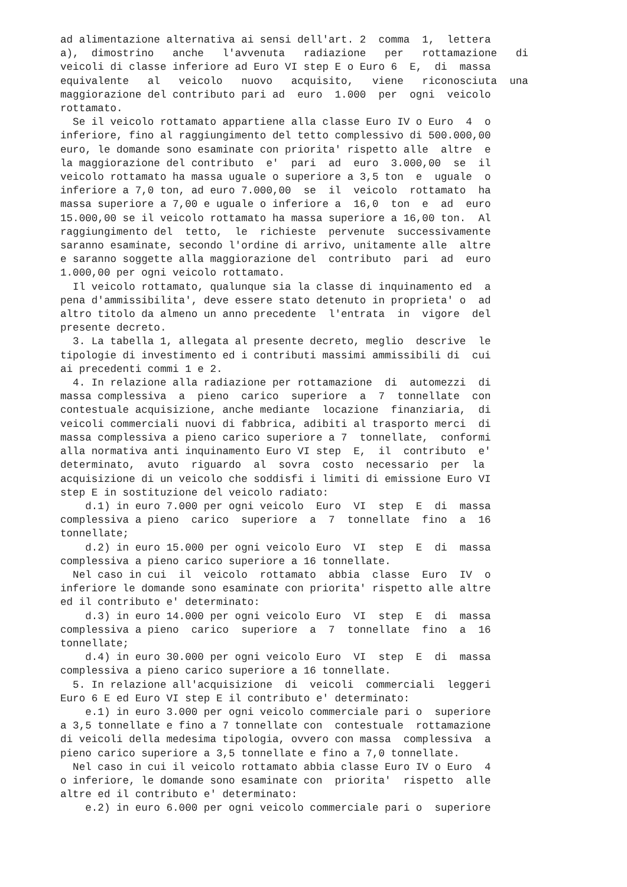ad alimentazione alternativa ai sensi dell'art. 2 comma 1, lettera a), dimostrino anche l'avvenuta radiazione per rottamazione di veicoli di classe inferiore ad Euro VI step E o Euro 6 E, di massa equivalente al veicolo nuovo acquisito, viene riconosciuta una maggiorazione del contributo pari ad euro 1.000 per ogni veicolo rottamato. Se il veicolo rottamato appartiene alla classe Euro IV o Euro 4 o inferiore, fino al raggiungimento del tetto complessivo di 500.000,00 euro, le domande sono esaminate con priorita' rispetto alle altre e la maggiorazione del contributo e' pari ad euro 3.000,00 se il veicolo rottamato ha massa uguale o superiore a 3,5 ton e uguale o inferiore a 7,0 ton, ad euro 7.000,00 se il veicolo rottamato ha massa superiore a 7,00 e uguale o inferiore a 16,0 ton e ad euro 15.000,00 se il veicolo rottamato ha massa superiore a 16,00 ton. Al raggiungimento del tetto, le richieste pervenute successivamente saranno esaminate, secondo l'ordine di arrivo, unitamente alle altre e saranno soggette alla maggiorazione del contributo pari ad euro 1.000,00 per ogni veicolo rottamato. Il veicolo rottamato, qualunque sia la classe di inquinamento ed a pena d'ammissibilita', deve essere stato detenuto in proprieta' o ad altro titolo da almeno un anno precedente l'entrata in vigore del presente decreto. 3. La tabella 1, allegata al presente decreto, meglio descrive le tipologie di investimento ed i contributi massimi ammissibili di cui ai precedenti commi 1 e 2. 4. In relazione alla radiazione per rottamazione di automezzi di massa complessiva a pieno carico superiore a 7 tonnellate con contestuale acquisizione, anche mediante locazione finanziaria, di veicoli commerciali nuovi di fabbrica, adibiti al trasporto merci di massa complessiva a pieno carico superiore a 7 tonnellate, conformi alla normativa anti inquinamento Euro VI step E, il contributo e' determinato, avuto riguardo al sovra costo necessario per la acquisizione di un veicolo che soddisfi i limiti di emissione Euro VI step E in sostituzione del veicolo radiato: d.1) in euro 7.000 per ogni veicolo Euro VI step E di massa complessiva a pieno carico superiore a 7 tonnellate fino a 16 tonnellate; d.2) in euro 15.000 per ogni veicolo Euro VI step E di massa complessiva a pieno carico superiore a 16 tonnellate. Nel caso in cui il veicolo rottamato abbia classe Euro IV o inferiore le domande sono esaminate con priorita' rispetto alle altre ed il contributo e' determinato: d.3) in euro 14.000 per ogni veicolo Euro VI step E di massa complessiva a pieno carico superiore a 7 tonnellate fino a 16 tonnellate; d.4) in euro 30.000 per ogni veicolo Euro VI step E di massa complessiva a pieno carico superiore a 16 tonnellate. 5. In relazione all'acquisizione di veicoli commerciali leggeri Euro 6 E ed Euro VI step E il contributo e' determinato: e.1) in euro 3.000 per ogni veicolo commerciale pari o superiore a 3,5 tonnellate e fino a 7 tonnellate con contestuale rottamazione di veicoli della medesima tipologia, ovvero con massa complessiva a pieno carico superiore a 3,5 tonnellate e fino a 7,0 tonnellate. Nel caso in cui il veicolo rottamato abbia classe Euro IV o Euro 4 o inferiore, le domande sono esaminate con priorita' rispetto alle altre ed il contributo e' determinato: e.2) in euro 6.000 per ogni veicolo commerciale pari o superiore